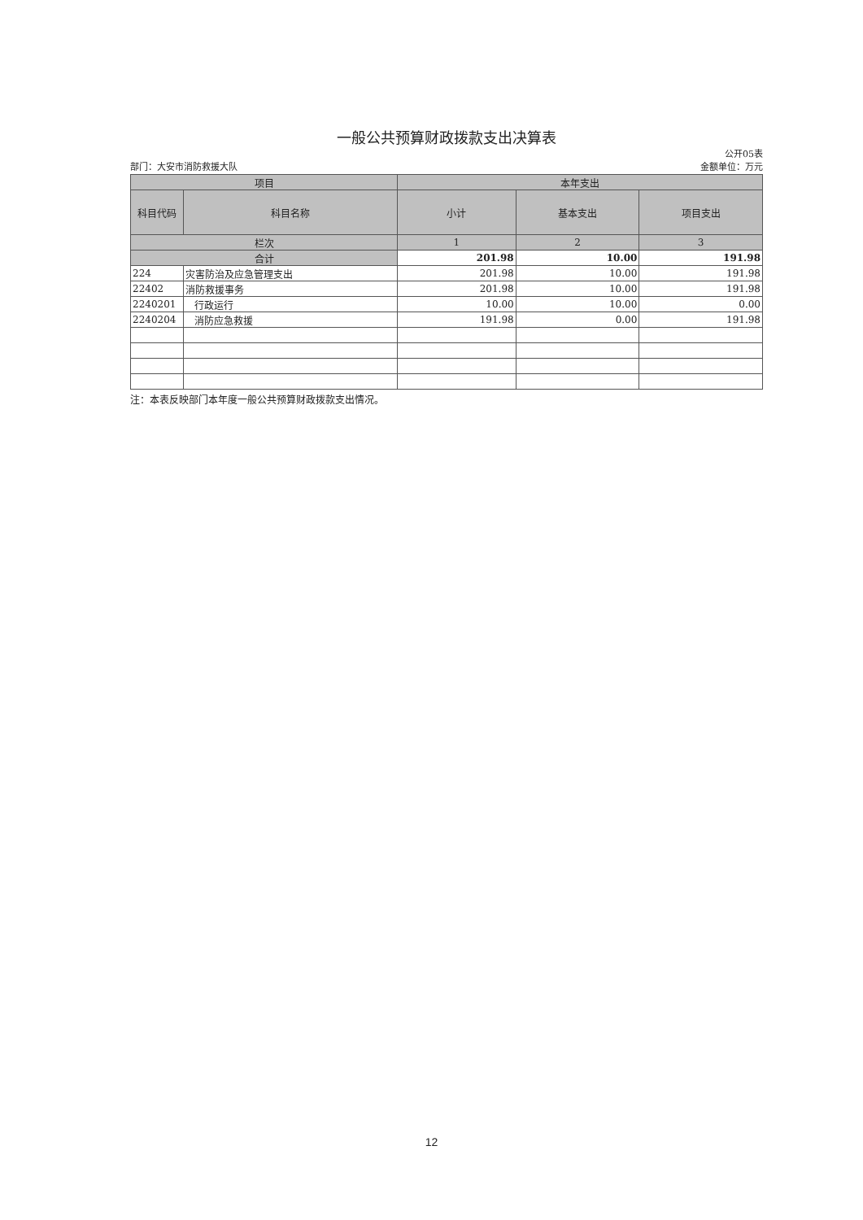一般公共预算财政拨款支出决算表
公开05表
部门：大安市消防救援大队 金额单位：万元
| 项目 | | 本年支出 | | |
| --- | --- | --- | --- | --- |
| 科目代码 | 科目名称 | 小计 | 基本支出 | 项目支出 |
| 栏次 | | 1 | 2 | 3 |
| 合计 | | 201.98 | 10.00 | 191.98 |
| 224 | 灾害防治及应急管理支出 | 201.98 | 10.00 | 191.98 |
| 22402 | 消防救援事务 | 201.98 | 10.00 | 191.98 |
| 2240201 | 行政运行 | 10.00 | 10.00 | 0.00 |
| 2240204 | 消防应急救援 | 191.98 | 0.00 | 191.98 |
注：本表反映部门本年度一般公共预算财政拨款支出情况。
12